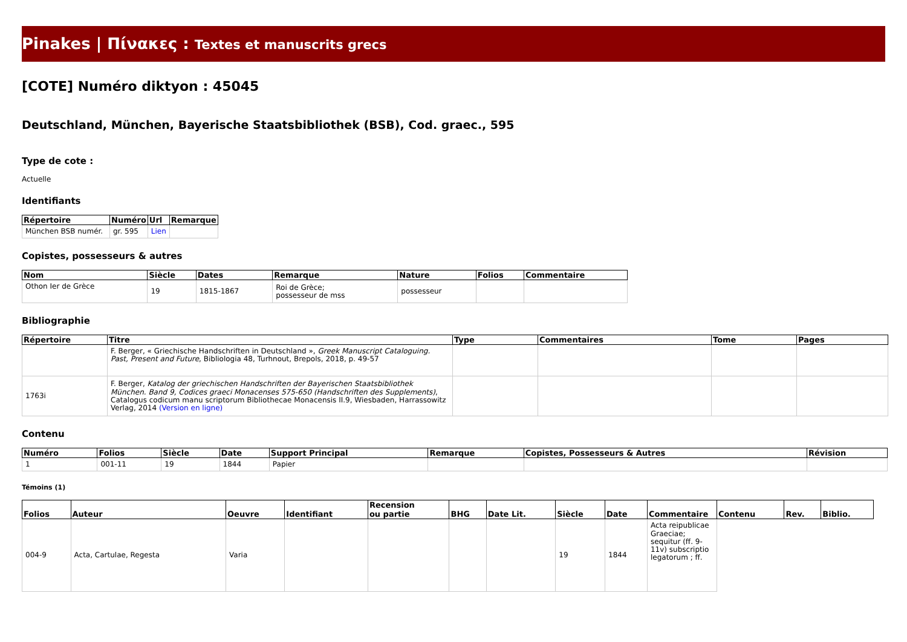Pinakes | Πίνακες : Textes et manuscrits grecs
[COTE] Numéro diktyon : 45045
Deutschland, München, Bayerische Staatsbibliothek (BSB), Cod. graec., 595
Type de cote :
Actuelle
Identifiants
| Répertoire | Numéro | Url | Remarque |
| --- | --- | --- | --- |
| München BSB numér. | gr. 595 | Lien | |
Copistes, possesseurs & autres
| Nom | Siècle | Dates | Remarque | Nature | Folios | Commentaire |
| --- | --- | --- | --- | --- | --- | --- |
| Othon Ier de Grèce | 19 | 1815-1867 | Roi de Grèce; possesseur de mss | possesseur | | |
Bibliographie
| Répertoire | Titre | Type | Commentaires | Tome | Pages |
| --- | --- | --- | --- | --- | --- |
| | F. Berger, « Griechische Handschriften in Deutschland », Greek Manuscript Cataloguing. Past, Present and Future , Bibliologia 48, Turhnout, Brepols, 2018, p. 49-57 | | | | |
| 1763i | F. Berger, Katalog der griechischen Handschriften der Bayerischen Staatsbibliothek München. Band 9, Codices graeci Monacenses 575-650 (Handschriften des Supplements) , Catalogus codicum manu scriptorum Bibliothecae Monacensis II.9, Wiesbaden, Harrassowitz Verlag, 2014 (Version en ligne) | | | | |
Contenu
| Numéro | Folios | Siècle | Date | Support Principal | Remarque | Copistes, Possesseurs & Autres | Révision |
| --- | --- | --- | --- | --- | --- | --- | --- |
| 1 | 001-11 | 19 | 1844 | Papier | | | |
Témoins (1)
| Folios | Auteur | Oeuvre | Identifiant | Recension ou partie | BHG | Date Lit. | Siècle | Date | Commentaire | Contenu | Rev. | Biblio. |
| --- | --- | --- | --- | --- | --- | --- | --- | --- | --- | --- | --- | --- |
| 004-9 | Acta, Cartulae, Regesta | Varia | | | | | 19 | 1844 | Acta reipublicae Graeciae; sequitur (ff. 9-11v) subscriptio legatorum ; ff. | | | |